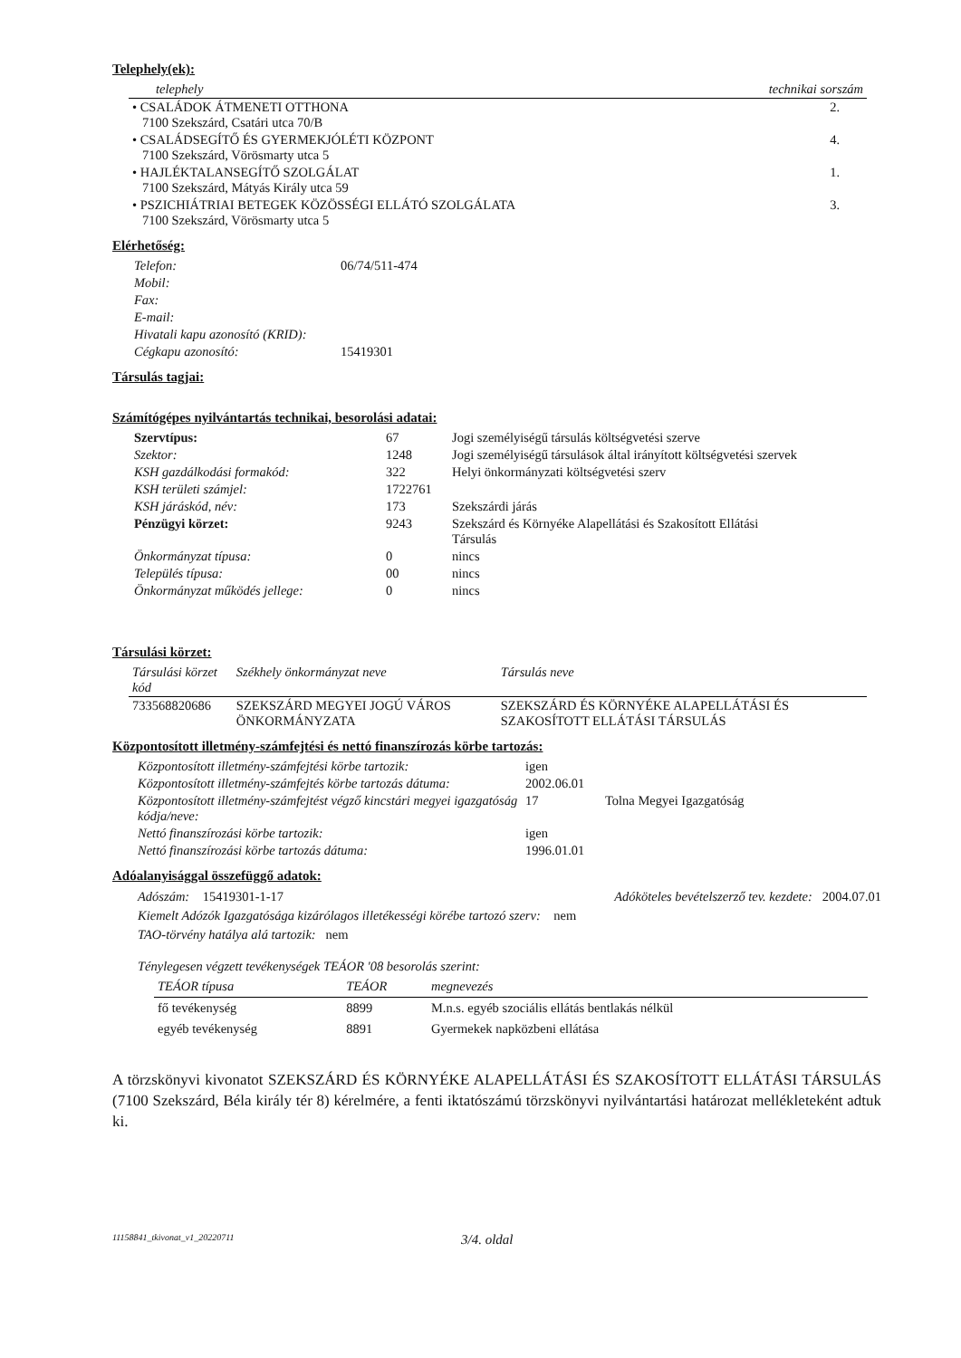Telephely(ek):
| telephely | technikai sorszám |
| --- | --- |
| • CSALÁDOK ÁTMENETI OTTHONA 7100 Szekszárd, Csatári utca 70/B | 2. |
| • CSALÁDSEGÍTŐ ÉS GYERMEKJÓLÉTI KÖZPONT 7100 Szekszárd, Vörösmarty utca 5 | 4. |
| • HAJLÉKTALANSEGÍTŐ SZOLGÁLAT 7100 Szekszárd, Mátyás Király utca 59 | 1. |
| • PSZICHIÁTRIAI BETEGEK KÖZÖSSÉGI ELLÁTÓ SZOLGÁLATA 7100 Szekszárd, Vörösmarty utca 5 | 3. |
Elérhetőség:
| Telefon: | 06/74/511-474 |
| Mobil: | |
| Fax: | |
| E-mail: | |
| Hivatali kapu azonosító (KRID): | |
| Cégkapu azonosító: | 15419301 |
Társulás tagjai:
Számítógépes nyilvántartás technikai, besorolási adatai:
| Szervtípus: | 67 | Jogi személyiségű társulás költségvetési szerve |
| Szektor: | 1248 | Jogi személyiségű társulások által irányított költségvetési szervek |
| KSH gazdálkodási formakód: | 322 | Helyi önkormányzati költségvetési szerv |
| KSH területi számjel: | 1722761 | |
| KSH járáskód, név: | 173 | Szekszárdi járás |
| Pénzügyi körzet: | 9243 | Szekszárd és Környéke Alapellátási és Szakosított Ellátási Társulás |
| Önkormányzat típusa: | 0 | nincs |
| Település típusa: | 00 | nincs |
| Önkormányzat működés jellege: | 0 | nincs |
Társulási körzet:
| Társulási körzet kód | Székhely önkormányzat neve | Társulás neve |
| --- | --- | --- |
| 733568820686 | SZEKSZÁRD MEGYEI JOGÚ VÁROS ÖNKORMÁNYZATA | SZEKSZÁRD ÉS KÖRNYÉKE ALAPELLÁTÁSI ÉS SZAKOSÍTOTT ELLÁTÁSI TÁRSULÁS |
Központosított illetmény-számfejtési és nettó finanszírozás körbe tartozás:
| Központosított illetmény-számfejtési körbe tartozik: | igen | |
| Központosított illetmény-számfejtés körbe tartozás dátuma: | 2002.06.01 | |
| Központosított illetmény-számfejtést végző kincstári megyei igazgatóság kódja/neve: | 17 | Tolna Megyei Igazgatóság |
| Nettó finanszírozási körbe tartozik: | igen | |
| Nettó finanszírozási körbe tartozás dátuma: | 1996.01.01 | |
Adóalanyisággal összefüggő adatok:
Adószám: 15419301-1-17 Adóköteles bevételszerző tev. kezdete: 2004.07.01
Kiemelt Adózók Igazgatósága kizárólagos illetékességi körébe tartozó szerv: nem
TAO-törvény hatálya alá tartozik: nem
Ténylegesen végzett tevékenységek TEÁOR '08 besorolás szerint:
| TEÁOR típusa | TEÁOR | megnevezés |
| --- | --- | --- |
| fő tevékenység | 8899 | M.n.s. egyéb szociális ellátás bentlakás nélkül |
| egyéb tevékenység | 8891 | Gyermekek napközbeni ellátása |
A törzskönyvi kivonatot SZEKSZÁRD ÉS KÖRNYÉKE ALAPELLÁTÁSI ÉS SZAKOSÍTOTT ELLÁTÁSI TÁRSULÁS (7100 Szekszárd, Béla király tér 8) kérelmére, a fenti iktatószámú törzskönyvi nyilvántartási határozat mellékleteként adtuk ki.
11158841_tkivonat_v1_20220711 3/4. oldal